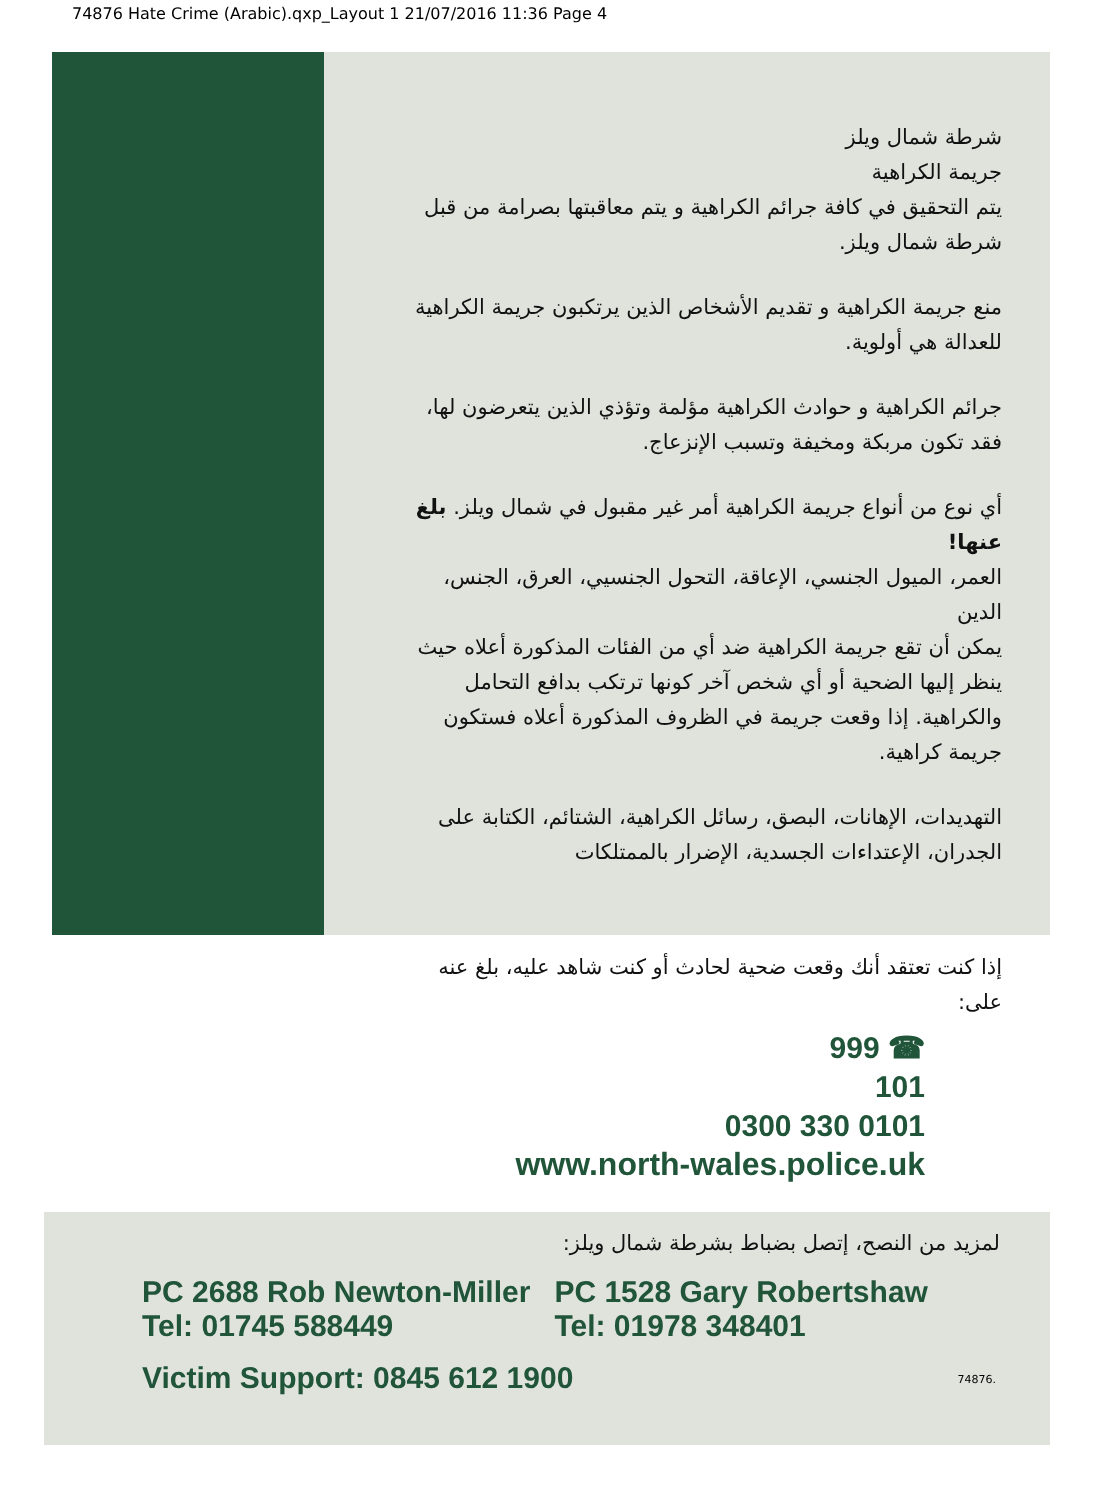74876 Hate Crime (Arabic).qxp_Layout 1 21/07/2016 11:36 Page 4
شرطة شمال ويلز
جريمة الكراهية
يتم التحقيق في كافة جرائم الكراهية و يتم معاقبتها بصرامة من قبل شرطة شمال ويلز.
منع جريمة الكراهية و تقديم الأشخاص الذين يرتكبون جريمة الكراهية للعدالة هي أولوية.
جرائم الكراهية و حوادث الكراهية مؤلمة وتؤذي الذين يتعرضون لها، فقد تكون مربكة ومخيفة وتسبب الإنزعاج.
أي نوع من أنواع جريمة الكراهية أمر غير مقبول في شمال ويلز. بلغ عنها!
العمر، الميول الجنسي، الإعاقة، التحول الجنسيي، العرق، الجنس، الدين
يمكن أن تقع جريمة الكراهية ضد أي من الفئات المذكورة أعلاه حيث ينظر إليها الضحية أو أي شخص آخر كونها ترتكب بدافع التحامل والكراهية. إذا وقعت جريمة في الظروف المذكورة أعلاه فستكون جريمة كراهية.
التهديدات، الإهانات، البصق، رسائل الكراهية، الشتائم، الكتابة على الجدران، الإعتداءات الجسدية، الإضرار بالممتلكات
إذا كنت تعتقد أنك وقعت ضحية لحادث أو كنت شاهد عليه، بلغ عنه على:
999 ☎
101
0300 330 0101
www.north-wales.police.uk
لمزيد من النصح، إتصل بضباط بشرطة شمال ويلز:
PC 2688 Rob Newton-Miller
Tel: 01745 588449
PC 1528 Gary Robertshaw
Tel: 01978 348401
Victim Support: 0845 612 1900 74876.